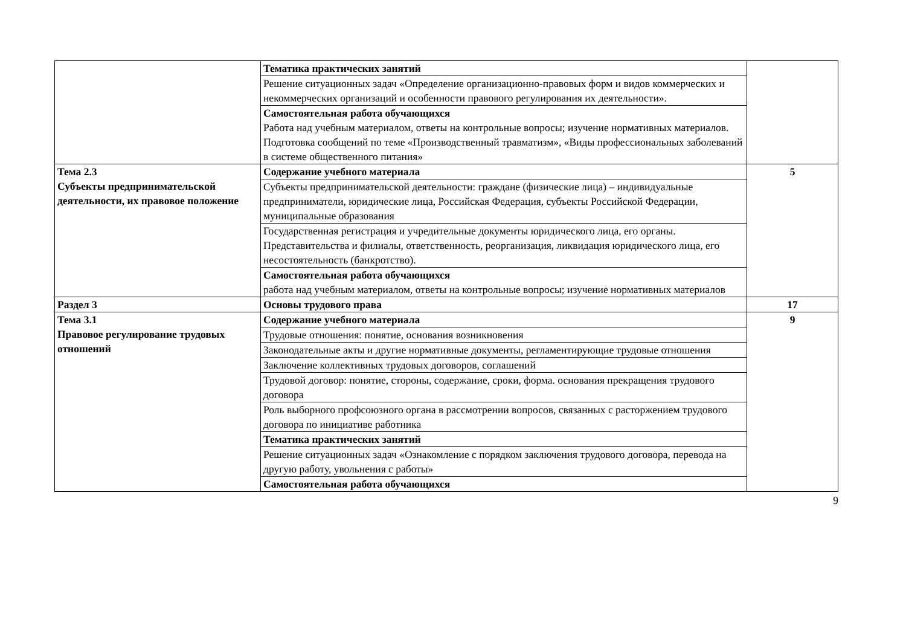| | Тематика практических занятий | |
| | Решение ситуационных задач «Определение организационно-правовых форм и видов коммерческих и некоммерческих организаций и особенности правового регулирования их деятельности». | |
| | Самостоятельная работа обучающихся Работа над учебным материалом, ответы на контрольные вопросы; изучение нормативных материалов. Подготовка сообщений по теме «Производственный травматизм», «Виды профессиональных заболеваний в системе общественного питания» | |
| Тема 2.3 Субъекты предпринимательской деятельности, их правовое положение | Содержание учебного материала | 5 |
| | Субъекты предпринимательской деятельности: граждане (физические лица) – индивидуальные предприниматели, юридические лица, Российская Федерация, субъекты Российской Федерации, муниципальные образования | |
| | Государственная регистрация и учредительные документы юридического лица, его органы. Представительства и филиалы, ответственность, реорганизация, ликвидация юридического лица, его несостоятельность (банкротство). | |
| | Самостоятельная работа обучающихся работа над учебным материалом, ответы на контрольные вопросы; изучение нормативных материалов | |
| Раздел 3 | Основы трудового права | 17 |
| Тема 3.1 Правовое регулирование трудовых отношений | Содержание учебного материала | 9 |
| | Трудовые отношения: понятие, основания возникновения | |
| | Законодательные акты и другие нормативные документы, регламентирующие трудовые отношения | |
| | Заключение коллективных трудовых договоров, соглашений | |
| | Трудовой договор: понятие, стороны, содержание, сроки, форма. основания прекращения трудового договора | |
| | Роль выборного профсоюзного органа в рассмотрении вопросов, связанных с расторжением трудового договора по инициативе работника | |
| | Тематика практических занятий | |
| | Решение ситуационных задач «Ознакомление с порядком заключения трудового договора, перевода на другую работу, увольнения с работы» | |
| | Самостоятельная работа обучающихся | |
9